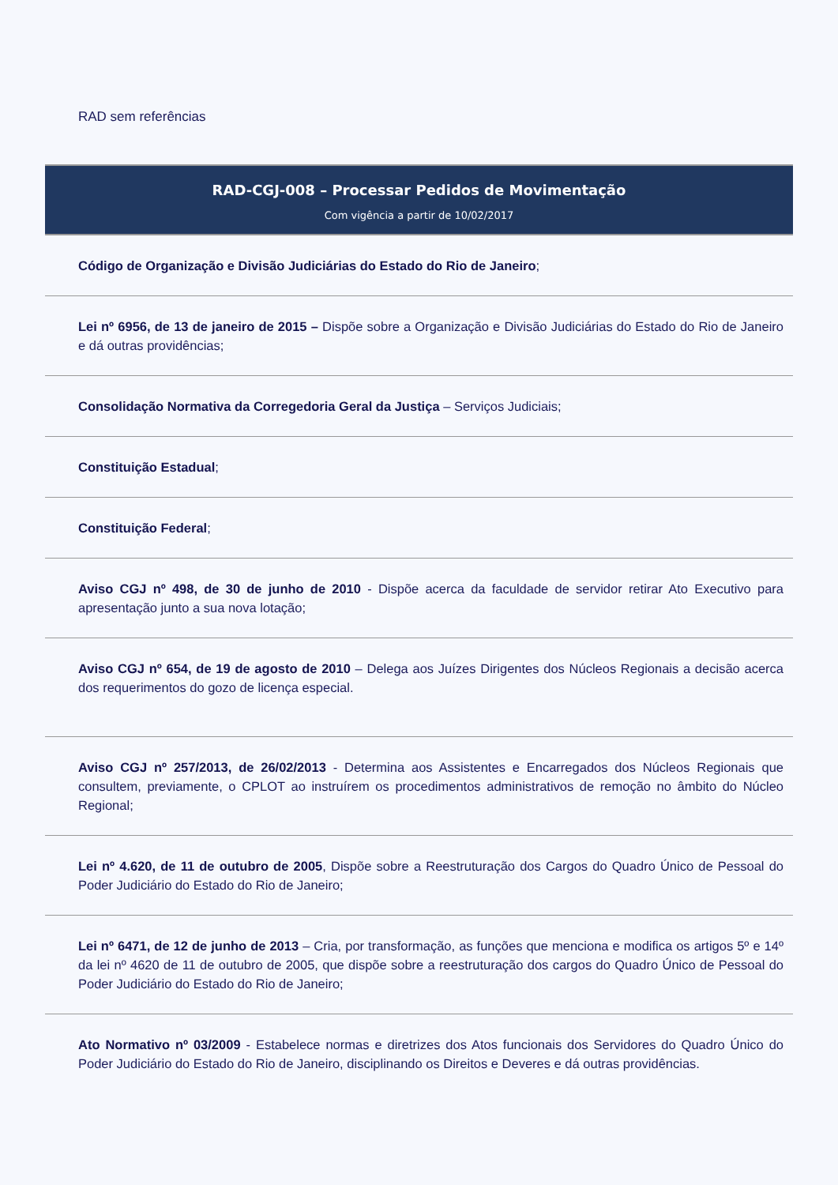RAD sem referências
RAD-CGJ-008 – Processar Pedidos de Movimentação
Com vigência a partir de 10/02/2017
Código de Organização e Divisão Judiciárias do Estado do Rio de Janeiro;
Lei nº 6956, de 13 de janeiro de 2015 – Dispõe sobre a Organização e Divisão Judiciárias do Estado do Rio de Janeiro e dá outras providências;
Consolidação Normativa da Corregedoria Geral da Justiça – Serviços Judiciais;
Constituição Estadual;
Constituição Federal;
Aviso CGJ nº 498, de 30 de junho de 2010 - Dispõe acerca da faculdade de servidor retirar Ato Executivo para apresentação junto a sua nova lotação;
Aviso CGJ nº 654, de 19 de agosto de 2010 – Delega aos Juízes Dirigentes dos Núcleos Regionais a decisão acerca dos requerimentos do gozo de licença especial.
Aviso CGJ nº 257/2013, de 26/02/2013 - Determina aos Assistentes e Encarregados dos Núcleos Regionais que consultem, previamente, o CPLOT ao instruírem os procedimentos administrativos de remoção no âmbito do Núcleo Regional;
Lei nº 4.620, de 11 de outubro de 2005, Dispõe sobre a Reestruturação dos Cargos do Quadro Único de Pessoal do Poder Judiciário do Estado do Rio de Janeiro;
Lei nº 6471, de 12 de junho de 2013 – Cria, por transformação, as funções que menciona e modifica os artigos 5º e 14º da lei nº 4620 de 11 de outubro de 2005, que dispõe sobre a reestruturação dos cargos do Quadro Único de Pessoal do Poder Judiciário do Estado do Rio de Janeiro;
Ato Normativo nº 03/2009 - Estabelece normas e diretrizes dos Atos funcionais dos Servidores do Quadro Único do Poder Judiciário do Estado do Rio de Janeiro, disciplinando os Direitos e Deveres e dá outras providências.